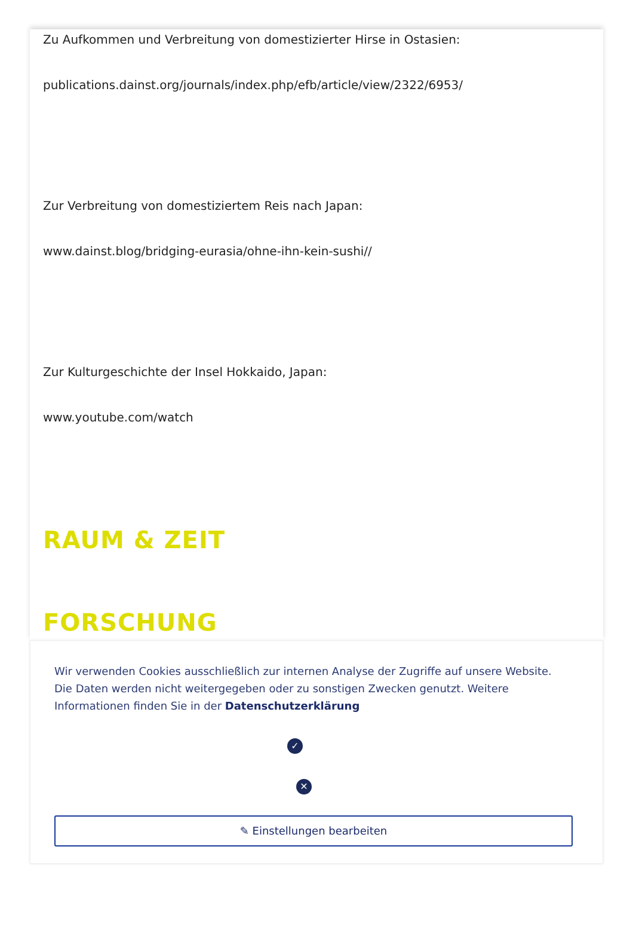Zu Aufkommen und Verbreitung von domestizierter Hirse in Ostasien:
publications.dainst.org/journals/index.php/efb/article/view/2322/6953/
Zur Verbreitung von domestiziertem Reis nach Japan:
www.dainst.blog/bridging-eurasia/ohne-ihn-kein-sushi//
Zur Kulturgeschichte der Insel Hokkaido, Japan:
www.youtube.com/watch
RAUM & ZEIT
FORSCHUNG
Wir verwenden Cookies ausschließlich zur internen Analyse der Zugriffe auf unsere Website. Die Daten werden nicht weitergegeben oder zu sonstigen Zwecken genutzt. Weitere Informationen finden Sie in der Datenschutzerklärung
✓
✕
✎ Einstellungen bearbeiten